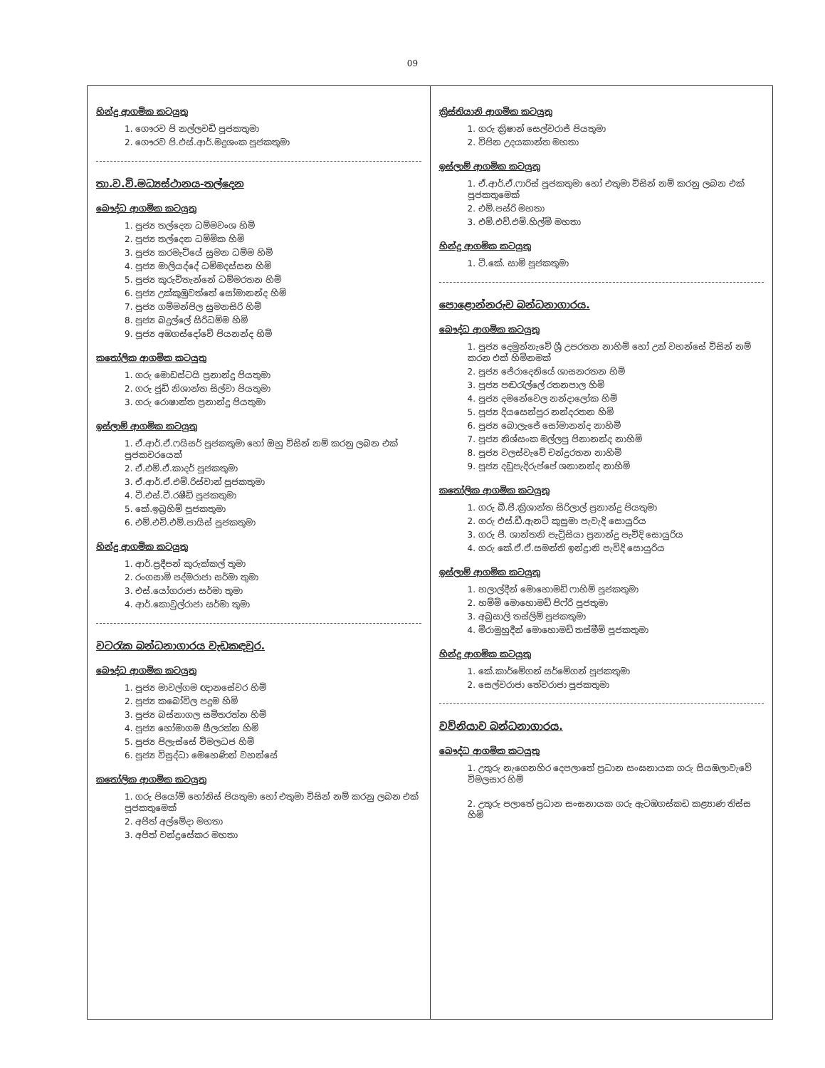09
හින්දු ආගමික කටයුතු
1. ගෞරව පි නල්ලවඩි පූජකතුමා
2. ගෞරව පි.එස්.ආර්.මදුශංක පූජකතුමා
තා.ව.වි.මධ්‍යස්ථානය-තල්දෙන
බෞද්ධ ආගමික කටයුතු
1. පූජ්‍ය තල්දෙන ධම්මවංශ හිමි
2. පූජ්‍ය තල්දෙන ධම්මික හිමි
3. පූජ්‍ය කරමැටියේ සුමන ධම්ම හිමි
4. පූජ්‍ය මාලියද්දේ ධම්මදස්සන හිමි
5. පූජ්‍ය කුරුවිතැන්නේ ධම්මරතන හිමි
6. පූජ්‍ය උක්කුඹුවත්තේ සෝමානන්ද හිමි
7. පූජ්‍ය ගම්මන්පිල සුමනසිරි හිමි
8. පූජ්‍ය බදුල්ලේ සිරිධම්ම හිමි
9. පූජ්‍ය අඹගස්දෝවේ පියනන්ද හිමි
කතෝලික ආගමික කටයුතු
1. ගරු මොඩස්ටයි ප්‍රනාන්දු පියතුමා
2. ගරු ජූඩ් නිශාන්ත සිල්වා පියතුමා
3. ගරු රොෂාන්ත ප්‍රනාන්දු පියතුමා
ඉස්ලාම් ආගමික කටයුතු
1. ඒ.ආර්.ඒ.ෆයිසර් පූජකතුමා හෝ ඔහු විසින් නම් කරනු ලබන එක් පූජකවරයෙක්
2. ඒ.එම්.ඒ.කාදර් පූජකතුමා
3. ඒ.ආර්.ඒ.එම්.රිස්වාන් පූජකතුමා
4. ටී.එස්.ටී.රෂීඩ් පූජකතුමා
5. කේ.ඉබ්‍රහිම් පූජකතුමා
6. එම්.එච්.එම්.පායිස් පූජකතුමා
හින්දු ආගමික කටයුතු
1. ආර්.ප්‍රදීපන් කුරුක්කල් තුමා
2. රංගසාමි පද්මරාජා සර්මා තුමා
3. එස්.යෝගරාජා සර්මා තුමා
4. ආර්.කොවුල්රාජා සර්මා තුමා
වටරැක බන්ධනාගාරය වැඩකඳවුර.
බෞද්ධ ආගමික කටයුතු
1. පූජ්‍ය මාවල්ගම ඥානසේවර හිමි
2. පූජ්‍ය කබෝවිල පදුම හිමි
3. පූජ්‍ය බස්නාගල සමිතරත්න හිමි
4. පූජ්‍ය හෝමාගම සීලරත්න හිමි
5. පූජ්‍ය පිලැස්සේ විමලධජ හිමි
6. පූජ්‍ය විසුද්ධා මෙහෙණින් වහන්සේ
කතෝලික ආගමික කටයුතු
1. ගරු පියෝම් හෝනිස් පියතුමා හෝ එතුමා විසින් නම් කරනු ලබන එක් පූජකතුමෙක්
2. අජිත් අල්මේදා මහතා
3. අජිත් චන්ද්‍රසේකර මහතා
ක්‍රිස්තියානි ආගමික කටයුතු
1. ගරු ක්‍රිෂාන් සෙල්වරාජ් පියතුමා
2. විපින උදයකාන්ත මහතා
ඉස්ලාම් ආගමික කටයුතු
1. ඒ.ආර්.ඒ.ෆාරිස් පූජකතුමා හෝ එතුමා විසින් නම් කරනු ලබන එක් පූජකතුමෙක්
2. එම්.පස්රි මහතා
3. එම්.එච්.එම්.හිල්මි මහතා
හින්දු ආගමික කටයුතු
1. ටී.කේ. සාමි පූජකතුමා
පොළොන්නරුව බන්ධනාගාරය.
බෞද්ධ ආගමික කටයුතු
1. පූජ්‍ය දෙමුන්නැවේ ශ්‍රී උපරතන නාහිමි හෝ උන් වහන්සේ විසින් නම් කරන එක් හිමිනමක්
2. පූජ්‍ය ජේරාදෙනියේ ශාසනරතන හිමි
3. පූජ්‍ය පඬරැල්ලේ රතනපාල හිමි
4. පූජ්‍ය දමනේවෙල නන්දාලෝක හිමි
5. පූජ්‍ය දියසෙන්පුර නන්දරතන හිමි
6. පූජ්‍ය බොලැජේ සෝමානන්ද නාහිමි
7. පූජ්‍ය නිශ්සංක මල්ලපු පිනානන්ද නාහිමි
8. පූජ්‍ය වලස්වැවේ චන්ද්‍රරතන නාහිමි
9. පූජ්‍ය දඩුපැදිරුප්පේ ශනානන්ද නාහිමි
කතෝලික ආගමික කටයුතු
1. ගරු බී.පී.ක්‍රිශාන්ත සිරිලාල් ප්‍රනාන්දු පියතුමා
2. ගරු එස්.ඩී.ඇනට් කුසුමා පැවැදි සොයුරිය
3. ගරු පී. ශාන්තනි පැට්‍රිසියා ප්‍රනාන්දු පැවිදි සොයුරිය
4. ගරු කේ.ඒ.ඒ.සමන්ති ඉන්ද්‍රානි පැවිදි සොයුරිය
ඉස්ලාම් ආගමික කටයුතු
1. හලාල්දීන් මොහොමඩ් ෆාහිම් පූජකතුමා
2. හම්මි මොහොමඩ් පිෆ්රි පූජතුමා
3. අබුසාලි තස්ලිම් පූජකතුමා
4. මීරාමුහුදීන් මොහොමඩ් තස්මීම් පූජකතුමා
හින්දු ආගමික කටයුතු
1. කේ.කාර්මේගන් සර්මේගන් පූජකතුමා
2. සෙල්වරාජා තේවරාජා පූජකතුමා
වව්නියාව බන්ධනාගාරය.
බෞද්ධ ආගමික කටයුතු
1. උතුරු නැගෙනහිර දෙපලාතේ ප්‍රධාන සංඝනායක ගරු සියඹලාවැවේ විමලසාර හිමි
2. උතුරු පලාතේ ප්‍රධාන සංඝනායක ගරු ඇටඹගස්කඩ කළ්‍යාණ තිස්ස හිමි